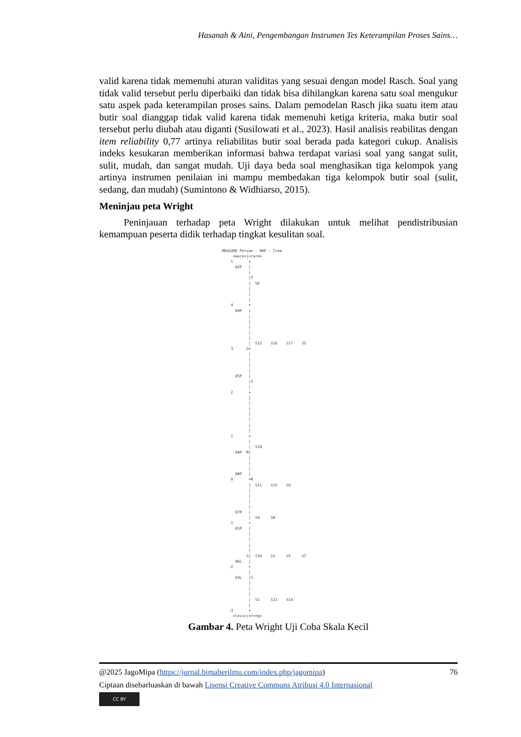Hasanah & Aini, Pengembangan Instrumen Tes Keterampilan Proses Sains…
valid karena tidak memenuhi aturan validitas yang sesuai dengan model Rasch. Soal yang tidak valid tersebut perlu diperbaiki dan tidak bisa dihilangkan karena satu soal mengukur satu aspek pada keterampilan proses sains. Dalam pemodelan Rasch jika suatu item atau butir soal dianggap tidak valid karena tidak memenuhi ketiga kriteria, maka butir soal tersebut perlu diubah atau diganti (Susilowati et al., 2023). Hasil analisis reabilitas dengan item reliability 0,77 artinya reliabilitas butir soal berada pada kategori cukup. Analisis indeks kesukaran memberikan informasi bahwa terdapat variasi soal yang sangat sulit, sulit, mudah, dan sangat mudah. Uji daya beda soal menghasikan tiga kelompok yang artinya instrumen penilaian ini mampu membedakan tiga kelompok butir soal (sulit, sedang, dan mudah) (Sumintono & Widhiarso, 2015).
Meninjau peta Wright
Peninjauan terhadap peta Wright dilakukan untuk melihat pendistribusian kemampuan peserta didik terhadap tingkat kesulitan soal.
MEASURE Person - MAP - Item
     <more>|<rare>
    5       +
      02P   |
            |
            |T
            |  S6
            |
            |
            |
    4       +
      09P   |
            |
            |
            |
            |
            |
            |  S12    S16    S17    S2
    3      S+
            |
            |
            |
            |
      05P   |
            |S
            |
    2       +
            |
            |
            |
            |
            |
            |
            |
    1       +
            |
            |  S18
      04P  M|
            |
            |
            |
      08P   |
    0       +M
            |  S11    S15    S9
            |
            |
            |
            |
      07P   |
            |  S4     S8
   -1       +
      01P   |
            |
            |
            |
            |
           S|  S10    S3     S5     S7
      06L   |
   -2       +
            |
      03L   |S
            |
            |
            |
            |  S1     S13    S14
            |
   -3       +
     <less>|<freq>
Gambar 4. Peta Wright Uji Coba Skala Kecil
@2025 JagoMipa (https://jurnal.bimaberilmu.com/index.php/jagomipa) 76
Ciptaan disebarluaskan di bawah Lisensi Creative Commons Atribusi 4.0 Internasional
CC BY